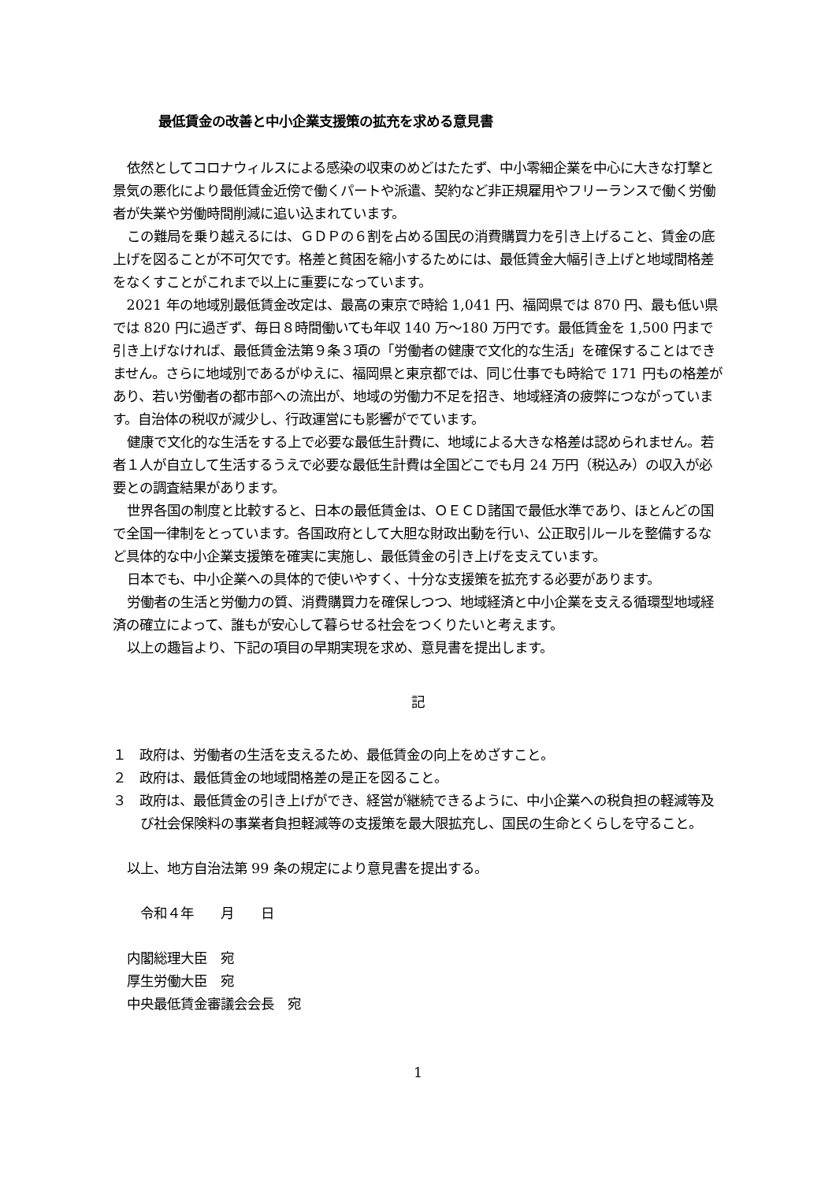最低賃金の改善と中小企業支援策の拡充を求める意見書
依然としてコロナウィルスによる感染の収束のめどはたたず、中小零細企業を中心に大きな打撃と景気の悪化により最低賃金近傍で働くパートや派遣、契約など非正規雇用やフリーランスで働く労働者が失業や労働時間削減に追い込まれています。
この難局を乗り越えるには、ＧＤＰの６割を占める国民の消費購買力を引き上げること、賃金の底上げを図ることが不可欠です。格差と貧困を縮小するためには、最低賃金大幅引き上げと地域間格差をなくすことがこれまで以上に重要になっています。
2021 年の地域別最低賃金改定は、最高の東京で時給 1,041 円、福岡県では 870 円、最も低い県では 820 円に過ぎず、毎日８時間働いても年収 140 万～180 万円です。最低賃金を 1,500 円まで引き上げなければ、最低賃金法第９条３項の「労働者の健康で文化的な生活」を確保することはできません。さらに地域別であるがゆえに、福岡県と東京都では、同じ仕事でも時給で 171 円もの格差があり、若い労働者の都市部への流出が、地域の労働力不足を招き、地域経済の疲弊につながっています。自治体の税収が減少し、行政運営にも影響がでています。
健康で文化的な生活をする上で必要な最低生計費に、地域による大きな格差は認められません。若者１人が自立して生活するうえで必要な最低生計費は全国どこでも月 24 万円（税込み）の収入が必要との調査結果があります。
世界各国の制度と比較すると、日本の最低賃金は、ＯＥＣＤ諸国で最低水準であり、ほとんどの国で全国一律制をとっています。各国政府として大胆な財政出動を行い、公正取引ルールを整備するなど具体的な中小企業支援策を確実に実施し、最低賃金の引き上げを支えています。
日本でも、中小企業への具体的で使いやすく、十分な支援策を拡充する必要があります。
労働者の生活と労働力の質、消費購買力を確保しつつ、地域経済と中小企業を支える循環型地域経済の確立によって、誰もが安心して暮らせる社会をつくりたいと考えます。
以上の趣旨より、下記の項目の早期実現を求め、意見書を提出します。
記
１　政府は、労働者の生活を支えるため、最低賃金の向上をめざすこと。
２　政府は、最低賃金の地域間格差の是正を図ること。
３　政府は、最低賃金の引き上げができ、経営が継続できるように、中小企業への税負担の軽減等及び社会保険料の事業者負担軽減等の支援策を最大限拡充し、国民の生命とくらしを守ること。
以上、地方自治法第 99 条の規定により意見書を提出する。
　令和４年　　月　　日
内閣総理大臣　宛
厚生労働大臣　宛
中央最低賃金審議会会長　宛
1